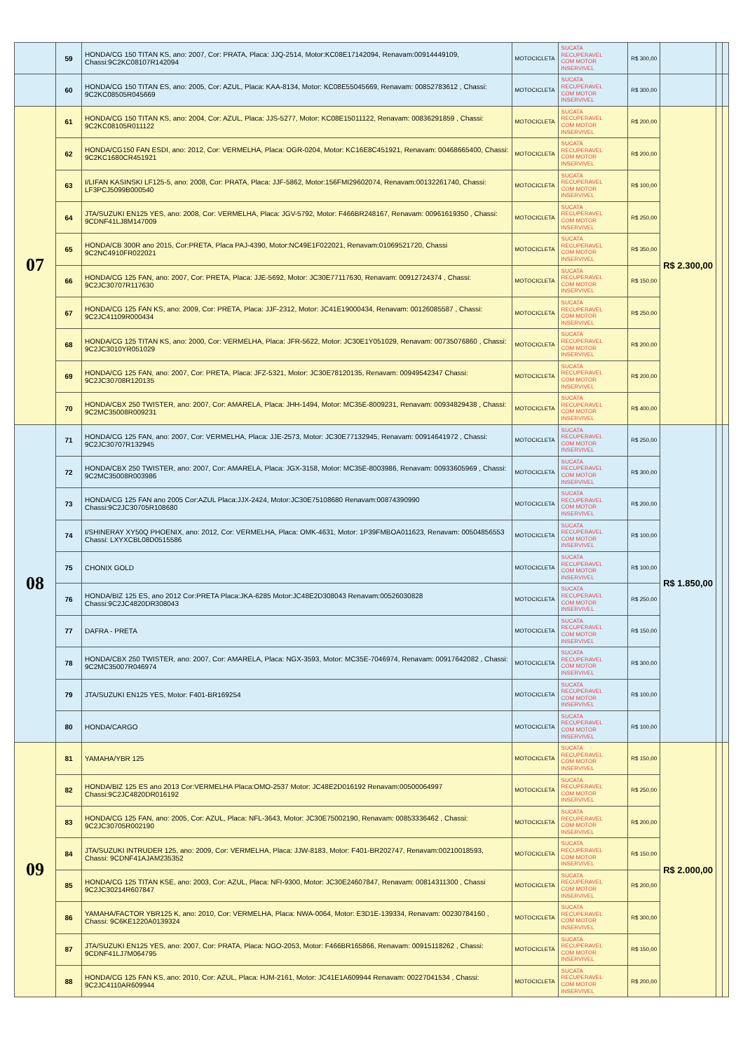| | 59 | HONDA/CG 150 TITAN KS, ano: 2007, Cor: PRATA, Placa: JJQ-2514, Motor:KC08E17142094, Renavam:00914449109, Chassi:9C2KC08107R142094 | MOTOCICLETA | SUCATA RECUPERAVEL COM MOTOR INSERVIVEL | R$ 300,00 | | | |
| | 60 | HONDA/CG 150 TITAN ES, ano: 2005, Cor: AZUL, Placa: KAA-8134, Motor: KC08E55045669, Renavam: 00852783612 , Chassi: 9C2KC08505R045669 | MOTOCICLETA | SUCATA RECUPERAVEL COM MOTOR INSERVIVEL | R$ 300,00 | | | |
| 07 | 61 | HONDA/CG 150 TITAN KS, ano: 2004, Cor: AZUL, Placa: JJS-5277, Motor: KC08E15011122, Renavam: 00836291859 , Chassi: 9C2KC08105R011122 | MOTOCICLETA | SUCATA RECUPERAVEL COM MOTOR INSERVIVEL | R$ 200,00 | R$ 2.300,00 | | |
| | 62 | HONDA/CG150 FAN ESDI, ano: 2012, Cor: VERMELHA, Placa: OGR-0204, Motor: KC16E8C451921, Renavam: 00468665400, Chassi: 9C2KC1680CR451921 | MOTOCICLETA | SUCATA RECUPERAVEL COM MOTOR INSERVIVEL | R$ 200,00 | | | |
| | 63 | I/LIFAN KASINSKI LF125-5, ano: 2008, Cor: PRATA, Placa: JJF-5862, Motor:156FMI29602074, Renavam:00132261740, Chassi: LF3PCJ5099B000540 | MOTOCICLETA | SUCATA RECUPERAVEL COM MOTOR INSERVIVEL | R$ 100,00 | | | |
| | 64 | JTA/SUZUKI EN125 YES, ano: 2008, Cor: VERMELHA, Placa: JGV-5792, Motor: F466BR248167, Renavam: 00961619350 , Chassi: 9CDNF41LJ8M147009 | MOTOCICLETA | SUCATA RECUPERAVEL COM MOTOR INSERVIVEL | R$ 250,00 | | | |
| | 65 | HONDA/CB 300R ano 2015, Cor:PRETA, Placa PAJ-4390, Motor:NC49E1F022021, Renavam:01069521720, Chassi 9C2NC4910FR022021 | MOTOCICLETA | SUCATA RECUPERAVEL COM MOTOR INSERVIVEL | R$ 350,00 | | | |
| | 66 | HONDA/CG 125 FAN, ano: 2007, Cor: PRETA, Placa: JJE-5692, Motor: JC30E77117630, Renavam: 00912724374 , Chassi: 9C2JC30707R117630 | MOTOCICLETA | SUCATA RECUPERAVEL COM MOTOR INSERVIVEL | R$ 150,00 | | | |
| | 67 | HONDA/CG 125 FAN KS, ano: 2009, Cor: PRETA, Placa: JJF-2312, Motor: JC41E19000434, Renavam: 00126085587 , Chassi: 9C2JC41109R000434 | MOTOCICLETA | SUCATA RECUPERAVEL COM MOTOR INSERVIVEL | R$ 250,00 | | | |
| | 68 | HONDA/CG 125 TITAN KS, ano: 2000, Cor: VERMELHA, Placa: JFR-5622, Motor: JC30E1Y051029, Renavam: 00735076860 , Chassi: 9C2JC3010YR051029 | MOTOCICLETA | SUCATA RECUPERAVEL COM MOTOR INSERVIVEL | R$ 200,00 | | | |
| | 69 | HONDA/CG 125 FAN, ano: 2007, Cor: PRETA, Placa: JFZ-5321, Motor: JC30E78120135, Renavam: 00949542347 Chassi: 9C2JC30708R120135 | MOTOCICLETA | SUCATA RECUPERAVEL COM MOTOR INSERVIVEL | R$ 200,00 | | | |
| | 70 | HONDA/CBX 250 TWISTER, ano: 2007, Cor: AMARELA, Placa: JHH-1494, Motor: MC35E-8009231, Renavam: 00934829438 , Chassi: 9C2MC35008R009231 | MOTOCICLETA | SUCATA RECUPERAVEL COM MOTOR INSERVIVEL | R$ 400,00 | | | |
| 08 | 71 | HONDA/CG 125 FAN, ano: 2007, Cor: VERMELHA, Placa: JJE-2573, Motor: JC30E77132945, Renavam: 00914641972 , Chassi: 9C2JC30707R132945 | MOTOCICLETA | SUCATA RECUPERAVEL COM MOTOR INSERVIVEL | R$ 250,00 | R$ 1.850,00 | | |
| | 72 | HONDA/CBX 250 TWISTER, ano: 2007, Cor: AMARELA, Placa: JGX-3158, Motor: MC35E-8003986, Renavam: 00933605969 , Chassi: 9C2MC35008R003986 | MOTOCICLETA | SUCATA RECUPERAVEL COM MOTOR INSERVIVEL | R$ 300,00 | | | |
| | 73 | HONDA/CG 125 FAN ano 2005 Cor:AZUL Placa:JJX-2424, Motor:JC30E75108680 Renavam:00874390990 Chassi:9C2JC30705R108680 | MOTOCICLETA | SUCATA RECUPERAVEL COM MOTOR INSERVIVEL | R$ 200,00 | | | |
| | 74 | I/SHINERAY XY50Q PHOENIX, ano: 2012, Cor: VERMELHA, Placa: OMK-4631, Motor: 1P39FMBOA011623, Renavam: 00504856553 Chassi: LXYXCBL08D0515586 | MOTOCICLETA | SUCATA RECUPERAVEL COM MOTOR INSERVIVEL | R$ 100,00 | | | |
| | 75 | CHONIX GOLD | MOTOCICLETA | SUCATA RECUPERAVEL COM MOTOR INSERVIVEL | R$ 100,00 | | | |
| | 76 | HONDA/BIZ 125 ES, ano 2012 Cor:PRETA Placa:JKA-6285 Motor:JC48E2D308043 Renavam:00526030828 Chassi:9C2JC4820DR308043 | MOTOCICLETA | SUCATA RECUPERAVEL COM MOTOR INSERVIVEL | R$ 250,00 | | | |
| | 77 | DAFRA - PRETA | MOTOCICLETA | SUCATA RECUPERAVEL COM MOTOR INSERVIVEL | R$ 150,00 | | | |
| | 78 | HONDA/CBX 250 TWISTER, ano: 2007, Cor: AMARELA, Placa: NGX-3593, Motor: MC35E-7046974, Renavam: 00917642082 , Chassi: 9C2MC35007R046974 | MOTOCICLETA | SUCATA RECUPERAVEL COM MOTOR INSERVIVEL | R$ 300,00 | | | |
| | 79 | JTA/SUZUKI EN125 YES, Motor: F401-BR169254 | MOTOCICLETA | SUCATA RECUPERAVEL COM MOTOR INSERVIVEL | R$ 100,00 | | | |
| | 80 | HONDA/CARGO | MOTOCICLETA | SUCATA RECUPERAVEL COM MOTOR INSERVIVEL | R$ 100,00 | | | |
| 09 | 81 | YAMAHA/YBR 125 | MOTOCICLETA | SUCATA RECUPERAVEL COM MOTOR INSERVIVEL | R$ 150,00 | R$ 2.000,00 | | |
| | 82 | HONDA/BIZ 125 ES ano 2013 Cor:VERMELHA Placa:OMO-2537 Motor: JC48E2D016192 Renavam:00500064997 Chassi:9C2JC4820DR016192 | MOTOCICLETA | SUCATA RECUPERAVEL COM MOTOR INSERVIVEL | R$ 250,00 | | | |
| | 83 | HONDA/CG 125 FAN, ano: 2005, Cor: AZUL, Placa: NFL-3643, Motor: JC30E75002190, Renavam: 00853336462 , Chassi: 9C2JC30705R002190 | MOTOCICLETA | SUCATA RECUPERAVEL COM MOTOR INSERVIVEL | R$ 200,00 | | | |
| | 84 | JTA/SUZUKI INTRUDER 125, ano: 2009, Cor: VERMELHA, Placa: JJW-8183, Motor: F401-BR202747, Renavam:00210018593, Chassi: 9CDNF41AJAM235352 | MOTOCICLETA | SUCATA RECUPERAVEL COM MOTOR INSERVIVEL | R$ 150,00 | | | |
| | 85 | HONDA/CG 125 TITAN KSE, ano: 2003, Cor: AZUL, Placa: NFI-9300, Motor: JC30E24607847, Renavam: 00814311300 , Chassi 9C2JC30214R607847 | MOTOCICLETA | SUCATA RECUPERAVEL COM MOTOR INSERVIVEL | R$ 200,00 | | | |
| | 86 | YAMAHA/FACTOR YBR125 K, ano: 2010, Cor: VERMELHA, Placa: NWA-0064, Motor: E3D1E-139334, Renavam: 00230784160 , Chassi: 9C6KE1220A0139324 | MOTOCICLETA | SUCATA RECUPERAVEL COM MOTOR INSERVIVEL | R$ 300,00 | | | |
| | 87 | JTA/SUZUKI EN125 YES, ano: 2007, Cor: PRATA, Placa: NGO-2053, Motor: F466BR165866, Renavam: 00915118262 , Chassi: 9CDNF41LJ7M064795 | MOTOCICLETA | SUCATA RECUPERAVEL COM MOTOR INSERVIVEL | R$ 150,00 | | | |
| | 88 | HONDA/CG 125 FAN KS, ano: 2010, Cor: AZUL, Placa: HJM-2161, Motor: JC41E1A609944 Renavam: 00227041534 , Chassi: 9C2JC4110AR609944 | MOTOCICLETA | SUCATA RECUPERAVEL COM MOTOR INSERVIVEL | R$ 200,00 | | | |